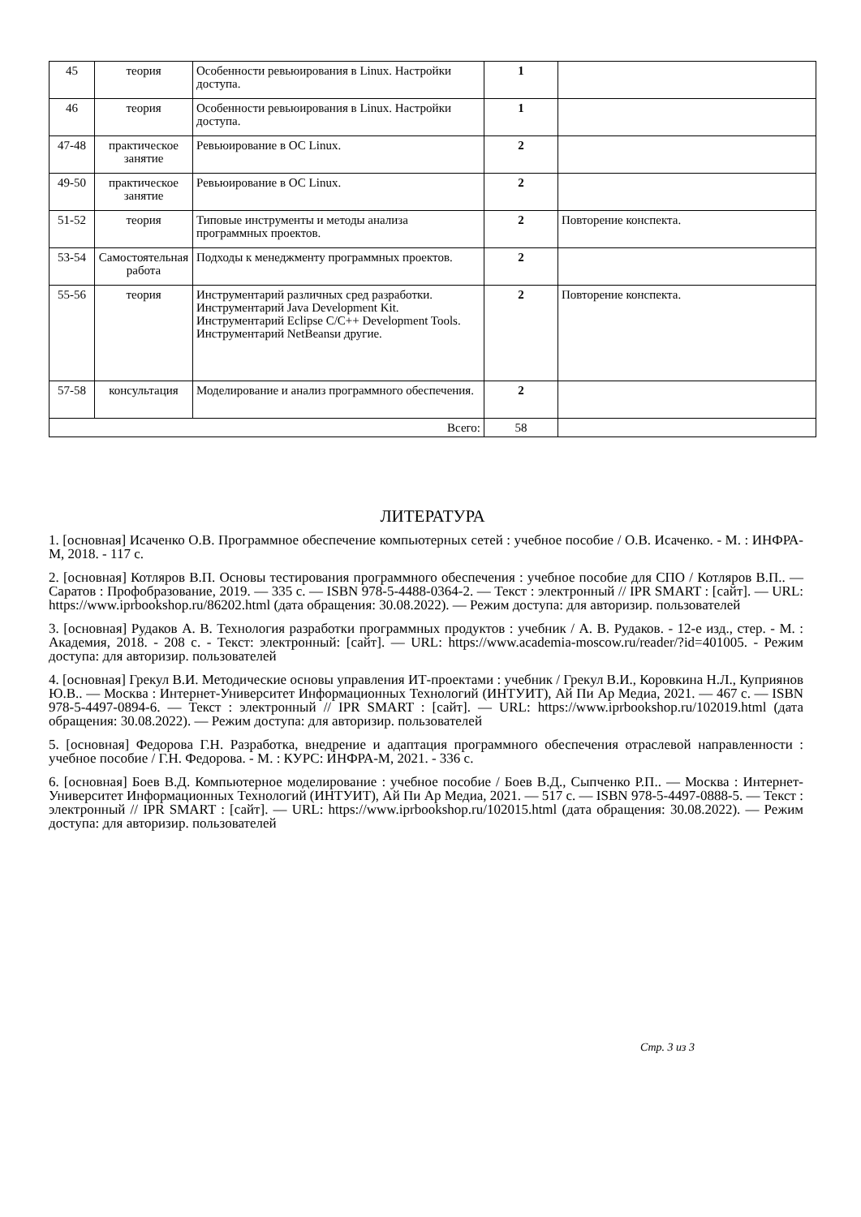| 45 | теория | Особенности ревьюирования в Linux. Настройки доступа. | 1 | |
| 46 | теория | Особенности ревьюирования в Linux. Настройки доступа. | 1 | |
| 47-48 | практическое занятие | Ревьюирование в ОС Linux. | 2 | |
| 49-50 | практическое занятие | Ревьюирование в ОС Linux. | 2 | |
| 51-52 | теория | Типовые инструменты и методы анализа программных проектов. | 2 | Повторение конспекта. |
| 53-54 | Самостоятельная работа | Подходы к менеджменту программных проектов. | 2 | |
| 55-56 | теория | Инструментарий различных сред разработки. Инструментарий Java Development Kit. Инструментарий Eclipse C/C++ Development Tools. Инструментарий NetBeansи другие. | 2 | Повторение конспекта. |
| 57-58 | консультация | Моделирование и анализ программного обеспечения. | 2 | |
| Всего: | | | 58 | |
ЛИТЕРАТУРА
1. [основная] Исаченко О.В. Программное обеспечение компьютерных сетей : учебное пособие / О.В. Исаченко. - М. : ИНФРА-М, 2018. - 117 с.
2. [основная] Котляров В.П. Основы тестирования программного обеспечения : учебное пособие для СПО / Котляров В.П.. — Саратов : Профобразование, 2019. — 335 c. — ISBN 978-5-4488-0364-2. — Текст : электронный // IPR SMART : [сайт]. — URL: https://www.iprbookshop.ru/86202.html (дата обращения: 30.08.2022). — Режим доступа: для авторизир. пользователей
3. [основная] Рудаков А. В. Технология разработки программных продуктов : учебник / А. В. Рудаков. - 12-е изд., стер. - М. : Академия, 2018. - 208 с. - Текст: электронный: [сайт]. — URL: https://www.academia-moscow.ru/reader/?id=401005. - Режим доступа: для авторизир. пользователей
4. [основная] Грекул В.И. Методические основы управления ИТ-проектами : учебник / Грекул В.И., Коровкина Н.Л., Куприянов Ю.В.. — Москва : Интернет-Университет Информационных Технологий (ИНТУИТ), Ай Пи Ар Медиа, 2021. — 467 c. — ISBN 978-5-4497-0894-6. — Текст : электронный // IPR SMART : [сайт]. — URL: https://www.iprbookshop.ru/102019.html (дата обращения: 30.08.2022). — Режим доступа: для авторизир. пользователей
5. [основная] Федорова Г.Н. Разработка, внедрение и адаптация программного обеспечения отраслевой направленности : учебное пособие / Г.Н. Федорова. - М. : КУРС: ИНФРА-М, 2021. - 336 с.
6. [основная] Боев В.Д. Компьютерное моделирование : учебное пособие / Боев В.Д., Сыпченко Р.П.. — Москва : Интернет-Университет Информационных Технологий (ИНТУИТ), Ай Пи Ар Медиа, 2021. — 517 c. — ISBN 978-5-4497-0888-5. — Текст : электронный // IPR SMART : [сайт]. — URL: https://www.iprbookshop.ru/102015.html (дата обращения: 30.08.2022). — Режим доступа: для авторизир. пользователей
Стр. 3 из 3